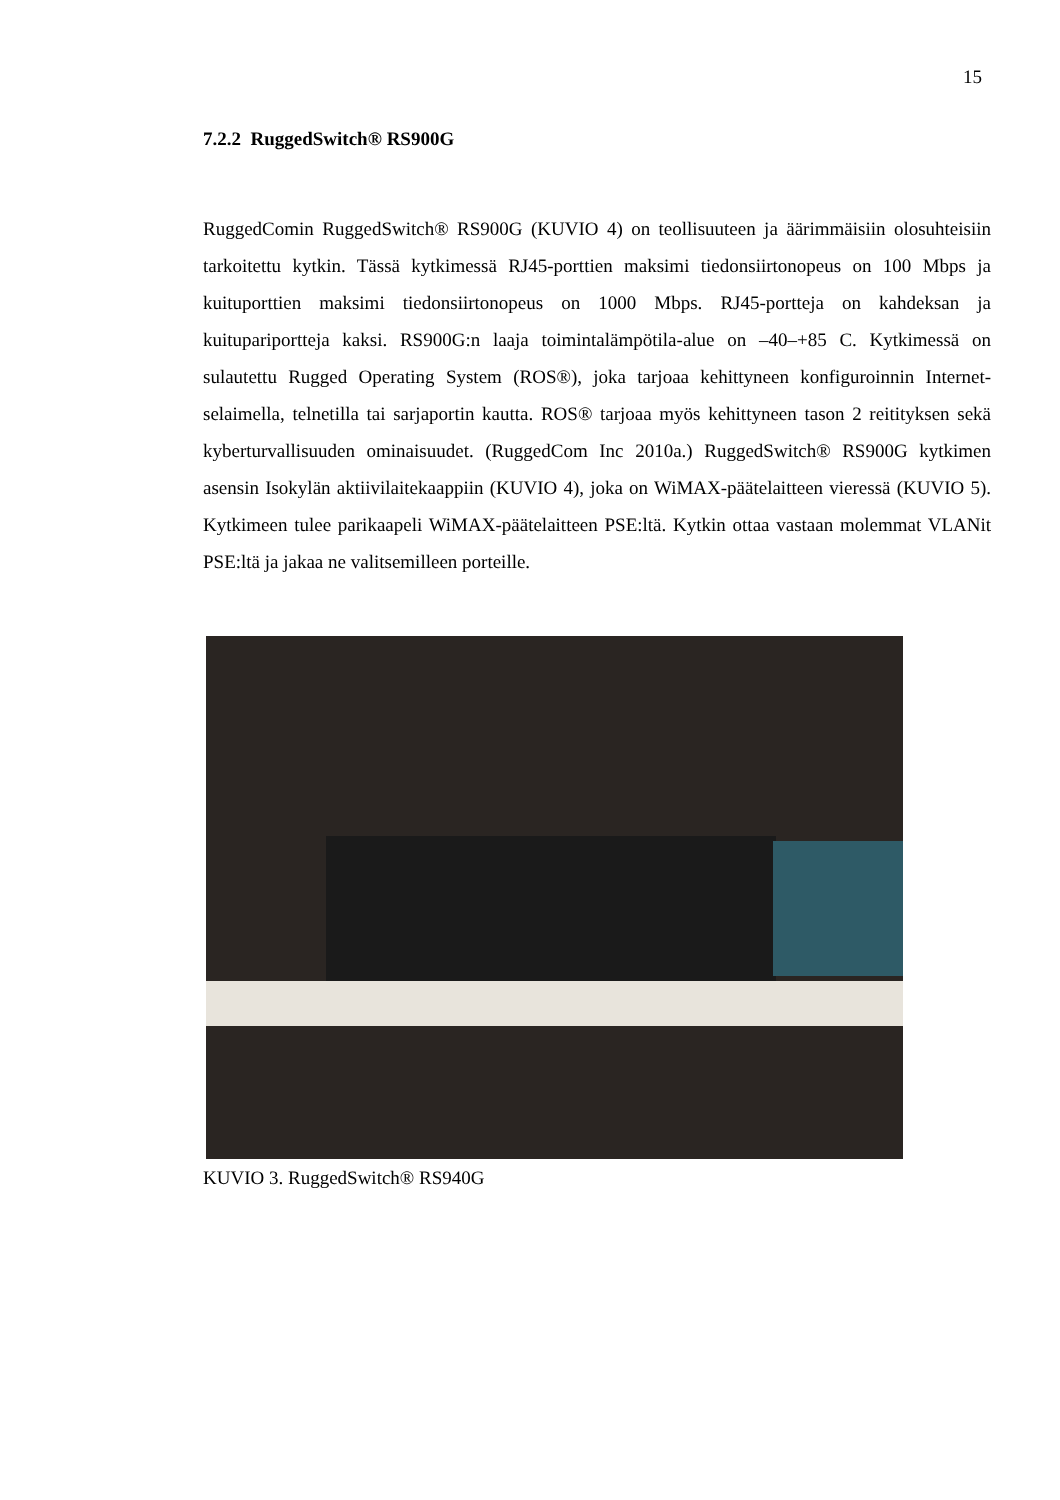15
7.2.2 RuggedSwitch® RS900G
RuggedComin RuggedSwitch® RS900G (KUVIO 4) on teollisuuteen ja äärimmäisiin olosuhteisiin tarkoitettu kytkin. Tässä kytkimessä RJ45-porttien maksimi tiedonsiirtonopeus on 100 Mbps ja kuituporttien maksimi tiedonsiirtonopeus on 1000 Mbps. RJ45-portteja on kahdeksan ja kuitupariportteja kaksi. RS900G:n laaja toimintalämpötila-alue on –40–+85 C. Kytkimessä on sulautettu Rugged Operating System (ROS®), joka tarjoaa kehittyneen konfiguroinnin Internet-selaimella, telnetilla tai sarjaportin kautta. ROS® tarjoaa myös kehittyneen tason 2 reitityksen sekä kyberturvallisuuden ominaisuudet. (RuggedCom Inc 2010a.) RuggedSwitch® RS900G kytkimen asensin Isokylän aktiivilaitekaappiin (KUVIO 4), joka on WiMAX-päätelaitteen vieressä (KUVIO 5). Kytkimeen tulee parikaapeli WiMAX-päätelaitteen PSE:ltä. Kytkin ottaa vastaan molemmat VLANit PSE:ltä ja jakaa ne valitsemilleen porteille.
KUVIO 3. RuggedSwitch® RS940G